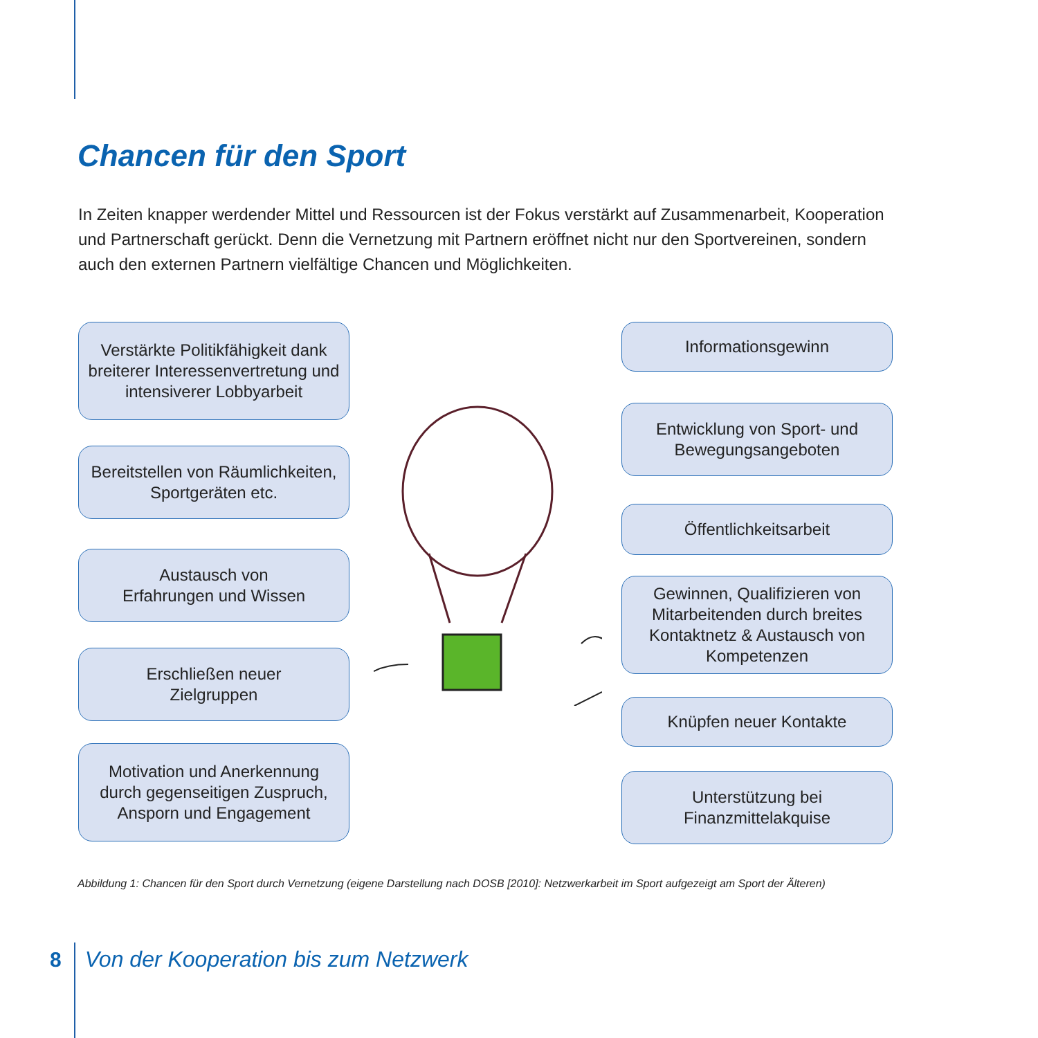Chancen für den Sport
In Zeiten knapper werdender Mittel und Ressourcen ist der Fokus verstärkt auf Zusammenarbeit, Kooperation und Partnerschaft gerückt. Denn die Vernetzung mit Partnern eröffnet nicht nur den Sportvereinen, sondern auch den externen Partnern vielfältige Chancen und Möglichkeiten.
Verstärkte Politikfähigkeit dank breiterer Interessenvertretung und intensiverer Lobbyarbeit
Bereitstellen von Räumlichkeiten, Sportgeräten etc.
Austausch von
Erfahrungen und Wissen
Erschließen neuer
Zielgruppen
Motivation und Anerkennung durch gegenseitigen Zuspruch, Ansporn und Engagement
Informationsgewinn
Entwicklung von Sport- und Bewegungsangeboten
Öffentlichkeitsarbeit
Gewinnen, Qualifizieren von Mitarbeitenden durch breites Kontaktnetz & Austausch von Kompetenzen
Knüpfen neuer Kontakte
Unterstützung bei
Finanzmittelakquise
Abbildung 1: Chancen für den Sport durch Vernetzung (eigene Darstellung nach DOSB [2010]: Netzwerkarbeit im Sport aufgezeigt am Sport der Älteren)
8 Von der Kooperation bis zum Netzwerk